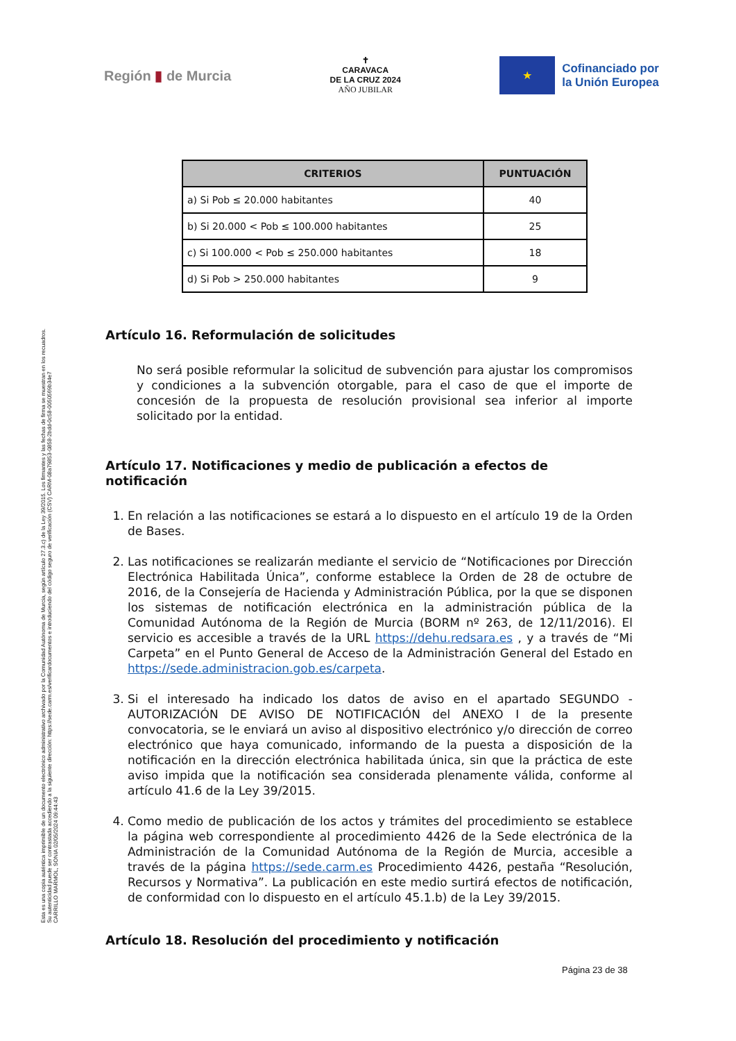Esta es una copia auténtica imprimible de un documento electrónico administrativo archivado por la Comunidad Autónoma de Murcia, según artículo 27.3.c) de la Ley 39/2015. Los firmantes y las fechas de firma se muestran en los recuadros.
Su autenticidad puede ser contrastada accediendo a la siguiente dirección: https://sede.carm.es/verificardocumentos e introduciendo del código seguro de verificación (CSV) CARM-08a79853-0858-2bdd-0c58-0050569b34e7
CARRILLO MARMOL, SONIA 02/05/2024 09:44:43
Región ▮ de Murcia
✝
CARAVACA
DE LA CRUZ 2024
AÑO JUBILAR
★
Cofinanciado por
la Unión Europea
| CRITERIOS | PUNTUACIÓN |
| --- | --- |
| a) Si Pob ≤ 20.000 habitantes | 40 |
| b) Si 20.000 < Pob ≤ 100.000 habitantes | 25 |
| c) Si 100.000 < Pob ≤ 250.000 habitantes | 18 |
| d) Si Pob > 250.000 habitantes | 9 |
Artículo 16. Reformulación de solicitudes
No será posible reformular la solicitud de subvención para ajustar los compromisos y condiciones a la subvención otorgable, para el caso de que el importe de concesión de la propuesta de resolución provisional sea inferior al importe solicitado por la entidad.
Artículo 17. Notificaciones y medio de publicación a efectos de notificación
1. En relación a las notificaciones se estará a lo dispuesto en el artículo 19 de la Orden de Bases.
2. Las notificaciones se realizarán mediante el servicio de “Notificaciones por Dirección Electrónica Habilitada Única”, conforme establece la Orden de 28 de octubre de 2016, de la Consejería de Hacienda y Administración Pública, por la que se disponen los sistemas de notificación electrónica en la administración pública de la Comunidad Autónoma de la Región de Murcia (BORM nº 263, de 12/11/2016). El servicio es accesible a través de la URL https://dehu.redsara.es , y a través de “Mi Carpeta” en el Punto General de Acceso de la Administración General del Estado en https://sede.administracion.gob.es/carpeta.
3. Si el interesado ha indicado los datos de aviso en el apartado SEGUNDO - AUTORIZACIÓN DE AVISO DE NOTIFICACIÓN del ANEXO I de la presente convocatoria, se le enviará un aviso al dispositivo electrónico y/o dirección de correo electrónico que haya comunicado, informando de la puesta a disposición de la notificación en la dirección electrónica habilitada única, sin que la práctica de este aviso impida que la notificación sea considerada plenamente válida, conforme al artículo 41.6 de la Ley 39/2015.
4. Como medio de publicación de los actos y trámites del procedimiento se establece la página web correspondiente al procedimiento 4426 de la Sede electrónica de la Administración de la Comunidad Autónoma de la Región de Murcia, accesible a través de la página https://sede.carm.es Procedimiento 4426, pestaña “Resolución, Recursos y Normativa”. La publicación en este medio surtirá efectos de notificación, de conformidad con lo dispuesto en el artículo 45.1.b) de la Ley 39/2015.
Artículo 18. Resolución del procedimiento y notificación
Página 23 de 38